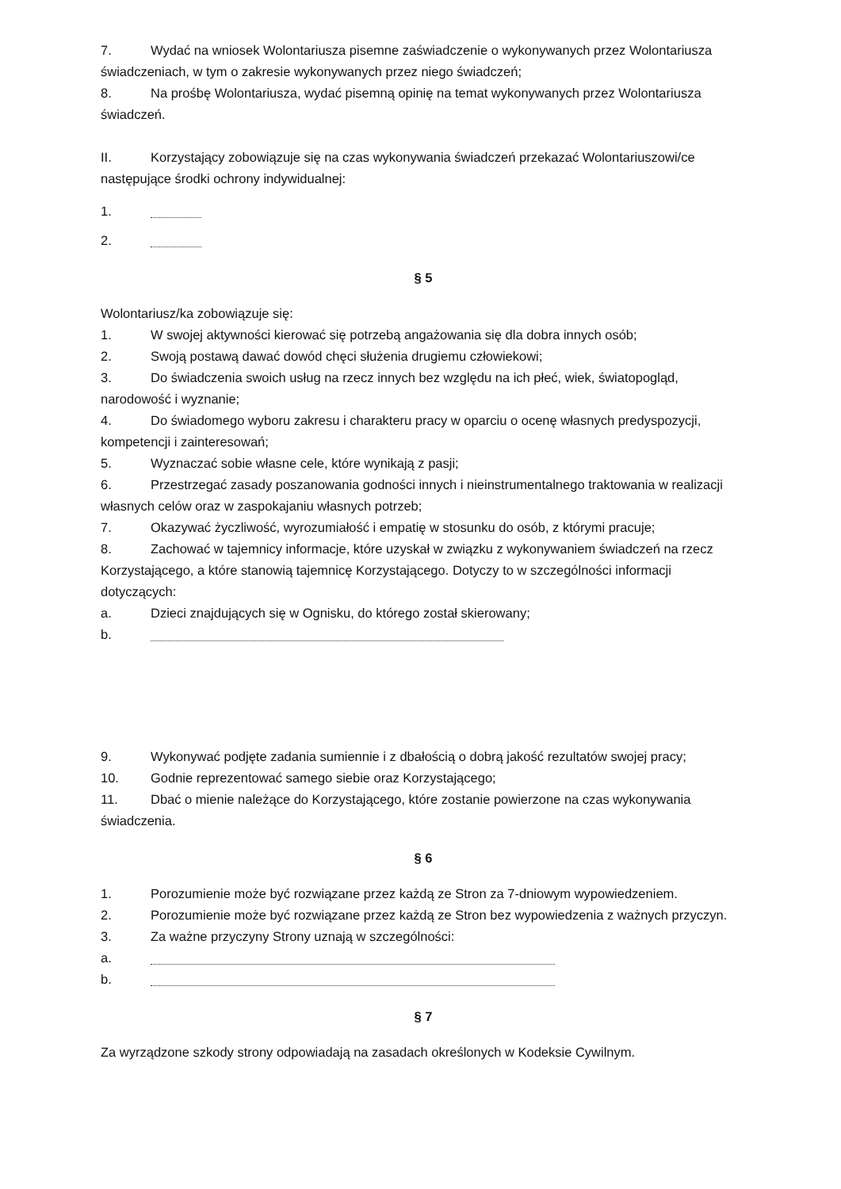7. Wydać na wniosek Wolontariusza pisemne zaświadczenie o wykonywanych przez Wolontariusza świadczeniach, w tym o zakresie wykonywanych przez niego świadczeń;
8. Na prośbę Wolontariusza, wydać pisemną opinię na temat wykonywanych przez Wolontariusza świadczeń.
II. Korzystający zobowiązuje się na czas wykonywania świadczeń przekazać Wolontariuszowi/ce następujące środki ochrony indywidualnej:
1.
2.
§ 5
Wolontariusz/ka zobowiązuje się:
1. W swojej aktywności kierować się potrzebą angażowania się dla dobra innych osób;
2. Swoją postawą dawać dowód chęci służenia drugiemu człowiekowi;
3. Do świadczenia swoich usług na rzecz innych bez względu na ich płeć, wiek, światopogląd, narodowość i wyznanie;
4. Do świadomego wyboru zakresu i charakteru pracy w oparciu o ocenę własnych predyspozycji, kompetencji i zainteresowań;
5. Wyznaczać sobie własne cele, które wynikają z pasji;
6. Przestrzegać zasady poszanowania godności innych i nieinstrumentalnego traktowania w realizacji własnych celów oraz w zaspokajaniu własnych potrzeb;
7. Okazywać życzliwość, wyrozumiałość i empatię w stosunku do osób, z którymi pracuje;
8. Zachować w tajemnicy informacje, które uzyskał w związku z wykonywaniem świadczeń na rzecz Korzystającego, a które stanowią tajemnicę Korzystającego. Dotyczy to w szczególności informacji dotyczących:
a. Dzieci znajdujących się w Ognisku, do którego został skierowany;
b.
9. Wykonywać podjęte zadania sumiennie i z dbałością o dobrą jakość rezultatów swojej pracy;
10. Godnie reprezentować samego siebie oraz Korzystającego;
11. Dbać o mienie należące do Korzystającego, które zostanie powierzone na czas wykonywania świadczenia.
§ 6
1. Porozumienie może być rozwiązane przez każdą ze Stron za 7-dniowym wypowiedzeniem.
2. Porozumienie może być rozwiązane przez każdą ze Stron bez wypowiedzenia z ważnych przyczyn.
3. Za ważne przyczyny Strony uznają w szczególności:
a.
b.
§ 7
Za wyrządzone szkody strony odpowiadają na zasadach określonych w Kodeksie Cywilnym.